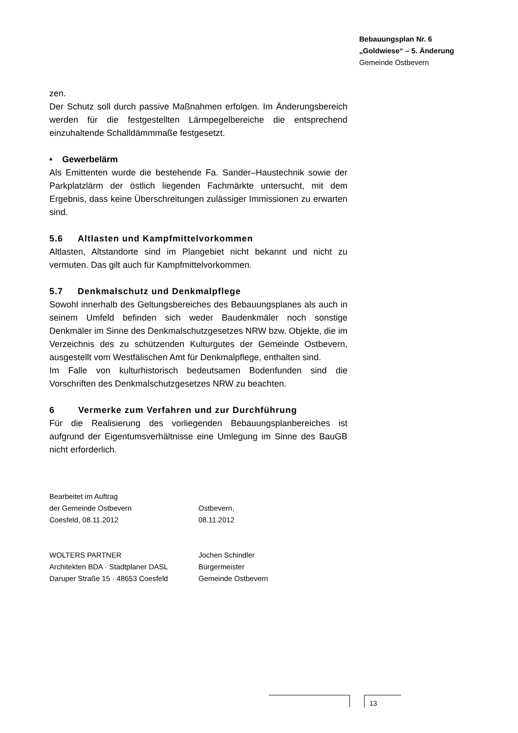Bebauungsplan Nr. 6
„Goldwiese“ – 5. Änderung
Gemeinde Ostbevern
zen.
Der Schutz soll durch passive Maßnahmen erfolgen. Im Änderungsbereich werden für die festgestellten Lärmpegelbereiche die entsprechend einzuhaltende Schalldämmmaße festgesetzt.
• Gewerbelärm
Als Emittenten wurde die bestehende Fa. Sander–Haustechnik sowie der Parkplatzlärm der östlich liegenden Fachmärkte untersucht, mit dem Ergebnis, dass keine Überschreitungen zulässiger Immissionen zu erwarten sind.
5.6 Altlasten und Kampfmittelvorkommen
Altlasten, Altstandorte sind im Plangebiet nicht bekannt und nicht zu vermuten. Das gilt auch für Kampfmittelvorkommen.
5.7 Denkmalschutz und Denkmalpflege
Sowohl innerhalb des Geltungsbereiches des Bebauungsplanes als auch in seinem Umfeld befinden sich weder Baudenkmäler noch sonstige Denkmäler im Sinne des Denkmalschutzgesetzes NRW bzw. Objekte, die im Verzeichnis des zu schützenden Kulturgutes der Gemeinde Ostbevern, ausgestellt vom Westfälischen Amt für Denkmalpflege, enthalten sind.
Im Falle von kulturhistorisch bedeutsamen Bodenfunden sind die Vorschriften des Denkmalschutzgesetzes NRW zu beachten.
6 Vermerke zum Verfahren und zur Durchführung
Für die Realisierung des vorliegenden Bebauungsplanbereiches ist aufgrund der Eigentumsverhältnisse eine Umlegung im Sinne des BauGB nicht erforderlich.
Bearbeitet im Auftrag
der Gemeinde Ostbevern
Coesfeld, 08.11.2012
Ostbevern,
08.11.2012
WOLTERS PARTNER
Architekten BDA · Stadtplaner DASL
Daruper Straße 15 · 48653 Coesfeld
Jochen Schindler
Bürgermeister
Gemeinde Ostbevern
13